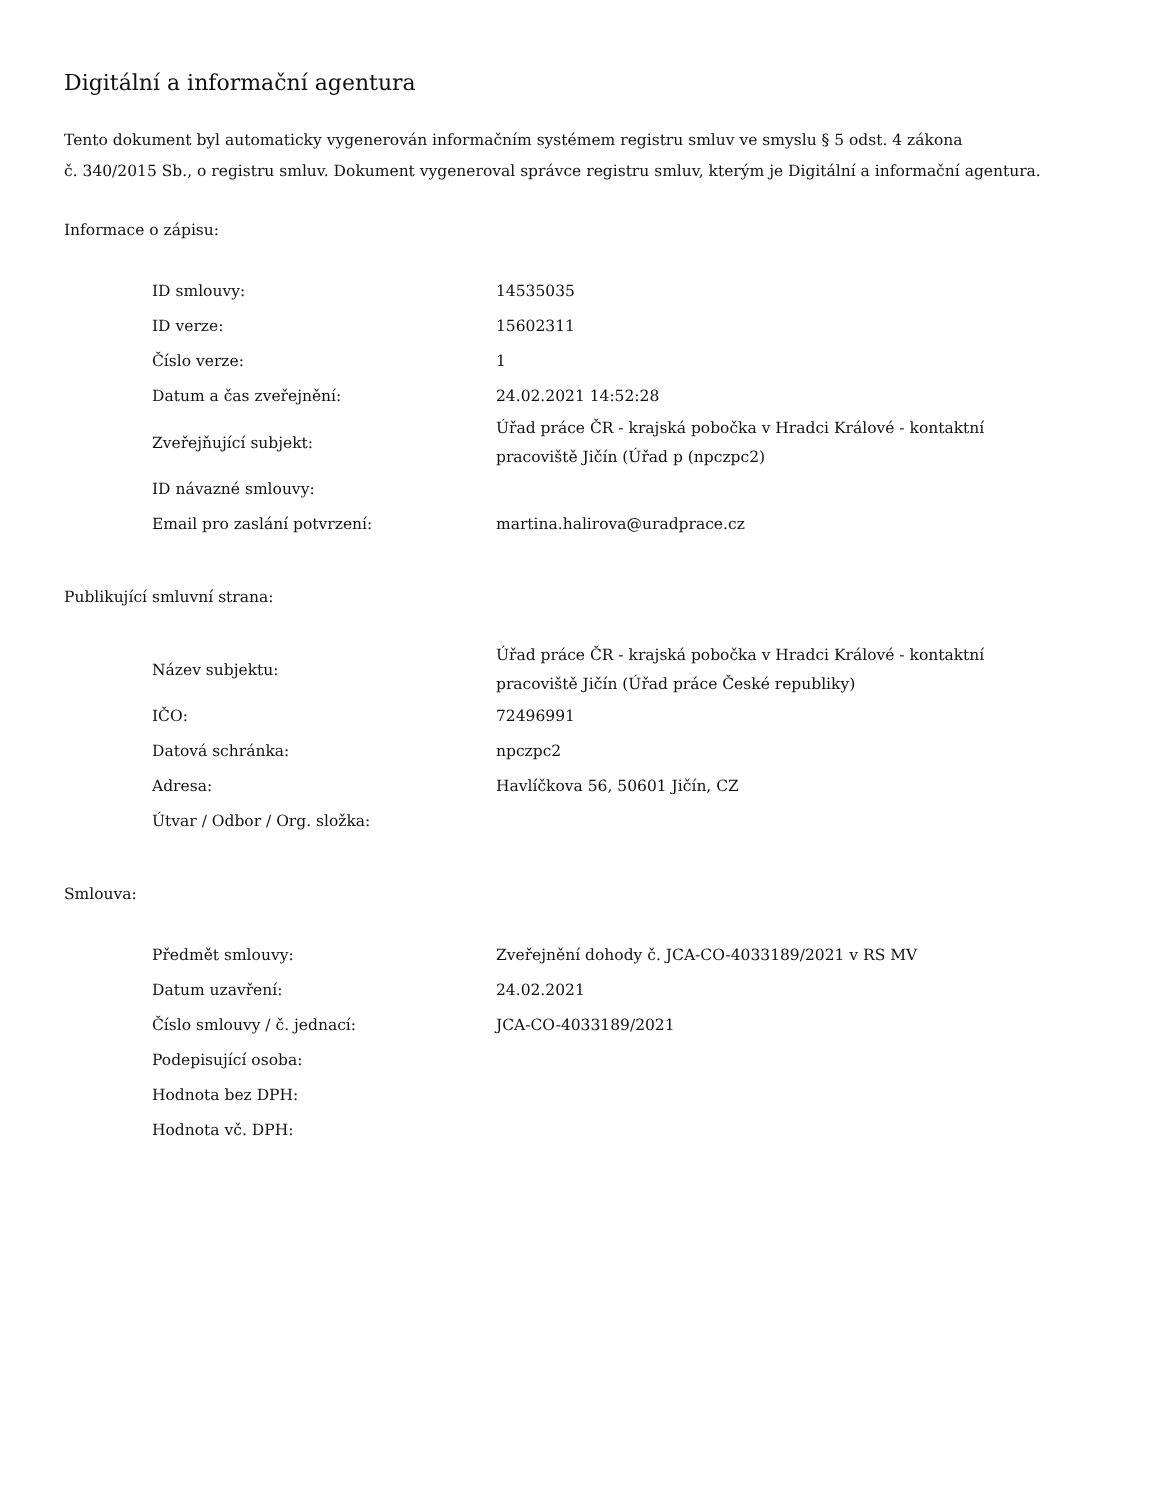Digitální a informační agentura
Tento dokument byl automaticky vygenerován informačním systémem registru smluv ve smyslu § 5 odst. 4 zákona
č. 340/2015 Sb., o registru smluv. Dokument vygeneroval správce registru smluv, kterým je Digitální a informační agentura.
Informace o zápisu:
| ID smlouvy: | 14535035 |
| ID verze: | 15602311 |
| Číslo verze: | 1 |
| Datum a čas zveřejnění: | 24.02.2021 14:52:28 |
| Zveřejňující subjekt: | Úřad práce ČR - krajská pobočka v Hradci Králové - kontaktní pracoviště Jičín (Úřad p (npczpc2) |
| ID návazné smlouvy: | |
| Email pro zaslání potvrzení: | martina.halirova@uradprace.cz |
Publikující smluvní strana:
| Název subjektu: | Úřad práce ČR - krajská pobočka v Hradci Králové - kontaktní pracoviště Jičín (Úřad práce České republiky) |
| IČO: | 72496991 |
| Datová schránka: | npczpc2 |
| Adresa: | Havlíčkova 56, 50601 Jičín, CZ |
| Útvar / Odbor / Org. složka: | |
Smlouva:
| Předmět smlouvy: | Zveřejnění dohody č. JCA-CO-4033189/2021 v RS MV |
| Datum uzavření: | 24.02.2021 |
| Číslo smlouvy / č. jednací: | JCA-CO-4033189/2021 |
| Podepisující osoba: | |
| Hodnota bez DPH: | |
| Hodnota vč. DPH: | |